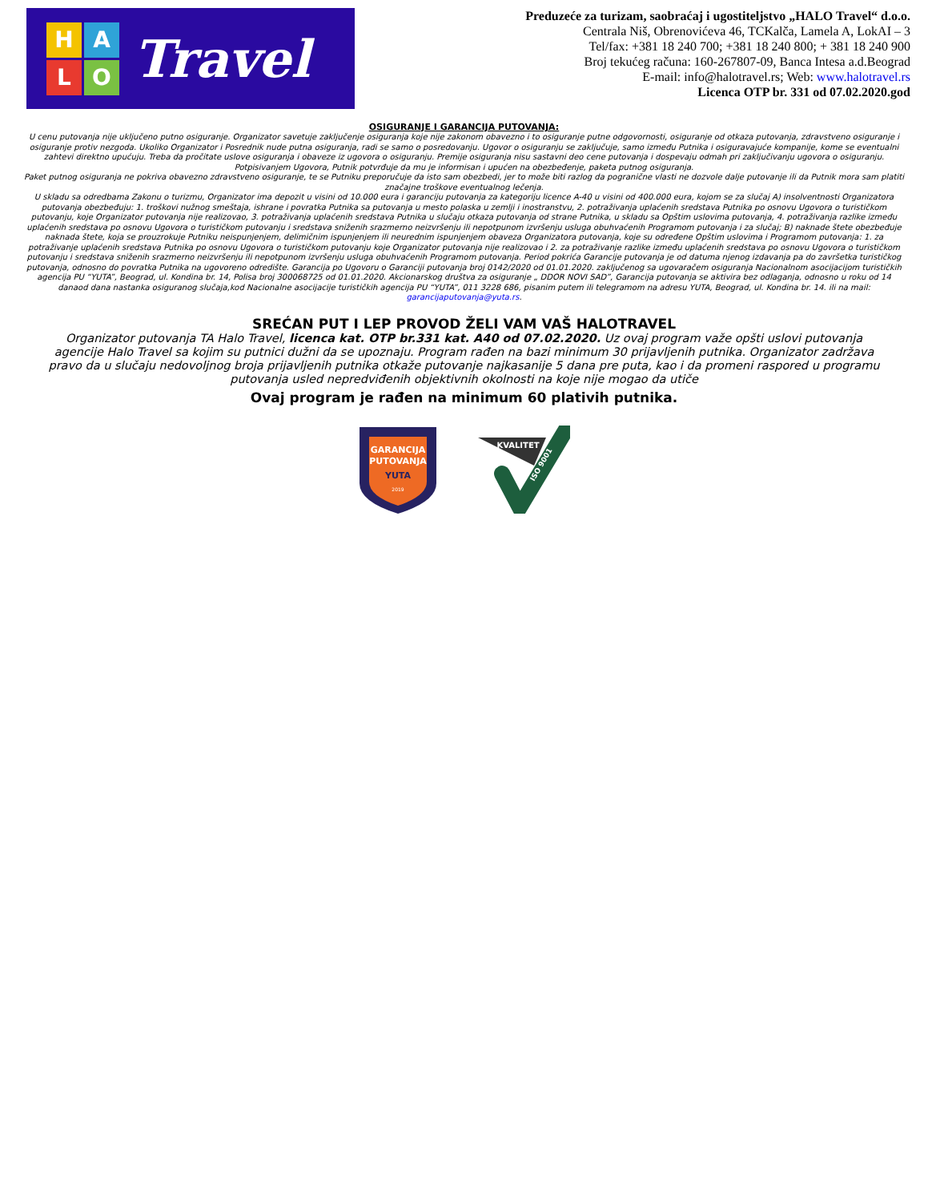H
A
L
O
Travel
Preduzeće za turizam, saobraćaj i ugostiteljstvo „HALO Travel“ d.o.o.
Centrala Niš, Obrenovićeva 46, TCKalča, Lamela A, LokAI – 3
Tel/fax: +381 18 240 700; +381 18 240 800; + 381 18 240 900
Broj tekućeg računa: 160-267807-09, Banca Intesa a.d.Beograd
E-mail: info@halotravel.rs; Web: www.halotravel.rs
Licenca OTP br. 331 od 07.02.2020.god
OSIGURANJE I GARANCIJA PUTOVANJA:
U cenu putovanja nije uključeno putno osiguranje. Organizator savetuje zaključenje osiguranja koje nije zakonom obavezno i to osiguranje putne odgovornosti, osiguranje od otkaza putovanja, zdravstveno osiguranje i osiguranje protiv nezgoda. Ukoliko Organizator i Posrednik nude putna osiguranja, radi se samo o posredovanju. Ugovor o osiguranju se zaključuje, samo između Putnika i osiguravajuće kompanije, kome se eventualni zahtevi direktno upućuju. Treba da pročitate uslove osiguranja i obaveze iz ugovora o osiguranju. Premije osiguranja nisu sastavni deo cene putovanja i dospevaju odmah pri zaključivanju ugovora o osiguranju. Potpisivanjem Ugovora, Putnik potvrđuje da mu je informisan i upućen na obezbeđenje, paketa putnog osiguranja.
Paket putnog osiguranja ne pokriva obavezno zdravstveno osiguranje, te se Putniku preporučuje da isto sam obezbedi, jer to može biti razlog da pogranične vlasti ne dozvole dalje putovanje ili da Putnik mora sam platiti značajne troškove eventualnog lečenja.
U skladu sa odredbama Zakonu o turizmu, Organizator ima depozit u visini od 10.000 eura i garanciju putovanja za kategoriju licence A-40 u visini od 400.000 eura, kojom se za slučaj A) insolventnosti Organizatora putovanja obezbeđuju: 1. troškovi nužnog smeštaja, ishrane i povratka Putnika sa putovanja u mesto polaska u zemlji i inostranstvu, 2. potraživanja uplaćenih sredstava Putnika po osnovu Ugovora o turističkom putovanju, koje Organizator putovanja nije realizovao, 3. potraživanja uplaćenih sredstava Putnika u slučaju otkaza putovanja od strane Putnika, u skladu sa Opštim uslovima putovanja, 4. potraživanja razlike između uplaćenih sredstava po osnovu Ugovora o turističkom putovanju i sredstava sniženih srazmerno neizvršenju ili nepotpunom izvršenju usluga obuhvaćenih Programom putovanja i za slučaj; B) naknade štete obezbeđuje naknada štete, koja se prouzrokuje Putniku neispunjenjem, delimičnim ispunjenjem ili neurednim ispunjenjem obaveza Organizatora putovanja, koje su određene Opštim uslovima i Programom putovanja: 1. za potraživanje uplaćenih sredstava Putnika po osnovu Ugovora o turističkom putovanju koje Organizator putovanja nije realizovao i 2. za potraživanje razlike između uplaćenih sredstava po osnovu Ugovora o turističkom putovanju i sredstava sniženih srazmerno neizvršenju ili nepotpunom izvršenju usluga obuhvaćenih Programom putovanja. Period pokrića Garancije putovanja je od datuma njenog izdavanja pa do završetka turističkog putovanja, odnosno do povratka Putnika na ugovoreno odredište. Garancija po Ugovoru o Garanciji putovanja broj 0142/2020 od 01.01.2020. zaključenog sa ugovaračem osiguranja Nacionalnom asocijacijom turističkih agencija PU “YUTA”, Beograd, ul. Kondina br. 14, Polisa broj 300068725 od 01.01.2020. Akcionarskog društva za osiguranje „ DDOR NOVI SAD”, Garancija putovanja se aktivira bez odlaganja, odnosno u roku od 14 danaod dana nastanka osiguranog slučaja,kod Nacionalne asocijacije turističkih agencija PU “YUTA”, 011 3228 686, pisanim putem ili telegramom na adresu YUTA, Beograd, ul. Kondina br. 14. ili na mail: garancijaputovanja@yuta.rs.
SREĆAN PUT I LEP PROVOD ŽELI VAM VAŠ HALOTRAVEL
Organizator putovanja TA Halo Travel, licenca kat. OTP br.331 kat. A40 od 07.02.2020. Uz ovaj program važe opšti uslovi putovanja agencije Halo Travel sa kojim su putnici dužni da se upoznaju. Program rađen na bazi minimum 30 prijavljenih putnika. Organizator zadržava pravo da u slučaju nedovoljnog broja prijavljenih putnika otkaže putovanje najkasanije 5 dana pre puta, kao i da promeni raspored u programu putovanja usled nepredviđenih objektivnih okolnosti na koje nije mogao da utiče
Ovaj program je rađen na minimum 60 plativih putnika.
GARANCIJA
PUTOVANJA
YUTA
2019
KVALITET
ISO 9001